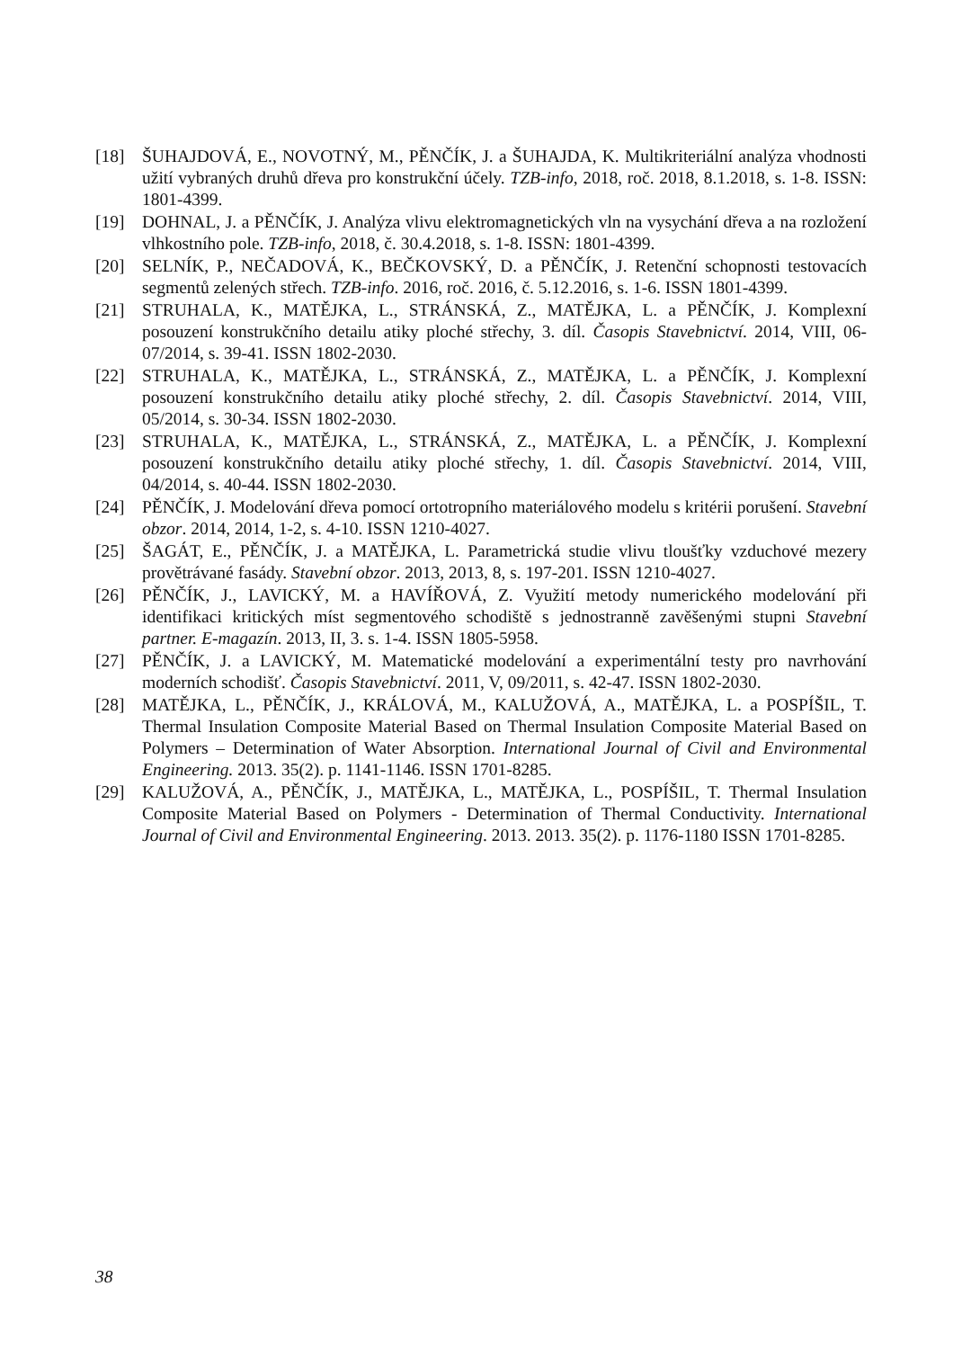[18] ŠUHAJDOVÁ, E., NOVOTNÝ, M., PĚNČÍK, J. a ŠUHAJDA, K. Multikriteriální analýza vhodnosti užití vybraných druhů dřeva pro konstrukční účely. TZB-info, 2018, roč. 2018, 8.1.2018, s. 1-8. ISSN: 1801-4399.
[19] DOHNAL, J. a PĚNČÍK, J. Analýza vlivu elektromagnetických vln na vysychání dřeva a na rozložení vlhkostního pole. TZB-info, 2018, č. 30.4.2018, s. 1-8. ISSN: 1801-4399.
[20] SELNÍK, P., NEČADOVÁ, K., BEČKOVSKÝ, D. a PĚNČÍK, J. Retenční schopnosti testovacích segmentů zelených střech. TZB-info. 2016, roč. 2016, č. 5.12.2016, s. 1-6. ISSN 1801-4399.
[21] STRUHALA, K., MATĚJKA, L., STRÁNSKÁ, Z., MATĚJKA, L. a PĚNČÍK, J. Komplexní posouzení konstrukčního detailu atiky ploché střechy, 3. díl. Časopis Stavebnictví. 2014, VIII, 06-07/2014, s. 39-41. ISSN 1802-2030.
[22] STRUHALA, K., MATĚJKA, L., STRÁNSKÁ, Z., MATĚJKA, L. a PĚNČÍK, J. Komplexní posouzení konstrukčního detailu atiky ploché střechy, 2. díl. Časopis Stavebnictví. 2014, VIII, 05/2014, s. 30-34. ISSN 1802-2030.
[23] STRUHALA, K., MATĚJKA, L., STRÁNSKÁ, Z., MATĚJKA, L. a PĚNČÍK, J. Komplexní posouzení konstrukčního detailu atiky ploché střechy, 1. díl. Časopis Stavebnictví. 2014, VIII, 04/2014, s. 40-44. ISSN 1802-2030.
[24] PĚNČÍK, J. Modelování dřeva pomocí ortotropního materiálového modelu s kritérii porušení. Stavební obzor. 2014, 2014, 1-2, s. 4-10. ISSN 1210-4027.
[25] ŠAGÁT, E., PĚNČÍK, J. a MATĚJKA, L. Parametrická studie vlivu tloušťky vzduchové mezery provětrávané fasády. Stavební obzor. 2013, 2013, 8, s. 197-201. ISSN 1210-4027.
[26] PĚNČÍK, J., LAVICKÝ, M. a HAVÍŘOVÁ, Z. Využití metody numerického modelování při identifikaci kritických míst segmentového schodiště s jednostranně zavěšenými stupni Stavební partner. E-magazín. 2013, II, 3. s. 1-4. ISSN 1805-5958.
[27] PĚNČÍK, J. a LAVICKÝ, M. Matematické modelování a experimentální testy pro navrhování moderních schodišť. Časopis Stavebnictví. 2011, V, 09/2011, s. 42-47. ISSN 1802-2030.
[28] MATĚJKA, L., PĚNČÍK, J., KRÁLOVÁ, M., KALUŽOVÁ, A., MATĚJKA, L. a POSPÍŠIL, T. Thermal Insulation Composite Material Based on Thermal Insulation Composite Material Based on Polymers – Determination of Water Absorption. International Journal of Civil and Environmental Engineering. 2013. 35(2). p. 1141-1146. ISSN 1701-8285.
[29] KALUŽOVÁ, A., PĚNČÍK, J., MATĚJKA, L., MATĚJKA, L., POSPÍŠIL, T. Thermal Insulation Composite Material Based on Polymers - Determination of Thermal Conductivity. International Journal of Civil and Environmental Engineering. 2013. 2013. 35(2). p. 1176-1180 ISSN 1701-8285.
38